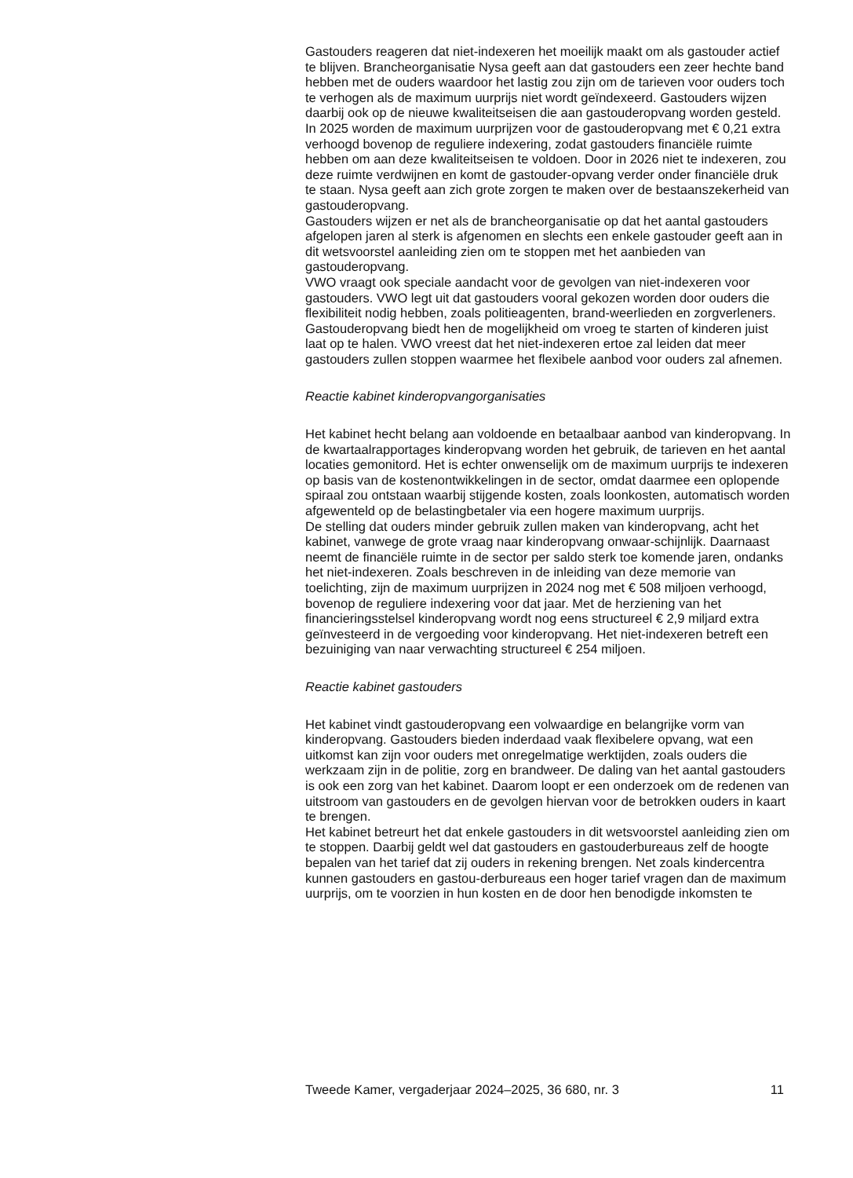Gastouders reageren dat niet-indexeren het moeilijk maakt om als gastouder actief te blijven. Brancheorganisatie Nysa geeft aan dat gastouders een zeer hechte band hebben met de ouders waardoor het lastig zou zijn om de tarieven voor ouders toch te verhogen als de maximum uurprijs niet wordt geïndexeerd. Gastouders wijzen daarbij ook op de nieuwe kwaliteitseisen die aan gastouderopvang worden gesteld. In 2025 worden de maximum uurprijzen voor de gastouderopvang met € 0,21 extra verhoogd bovenop de reguliere indexering, zodat gastouders financiële ruimte hebben om aan deze kwaliteitseisen te voldoen. Door in 2026 niet te indexeren, zou deze ruimte verdwijnen en komt de gastouder-opvang verder onder financiële druk te staan. Nysa geeft aan zich grote zorgen te maken over de bestaanszekerheid van gastouderopvang.
Gastouders wijzen er net als de brancheorganisatie op dat het aantal gastouders afgelopen jaren al sterk is afgenomen en slechts een enkele gastouder geeft aan in dit wetsvoorstel aanleiding zien om te stoppen met het aanbieden van gastouderopvang.
VWO vraagt ook speciale aandacht voor de gevolgen van niet-indexeren voor gastouders. VWO legt uit dat gastouders vooral gekozen worden door ouders die flexibiliteit nodig hebben, zoals politieagenten, brand-weerlieden en zorgverleners. Gastouderopvang biedt hen de mogelijkheid om vroeg te starten of kinderen juist laat op te halen. VWO vreest dat het niet-indexeren ertoe zal leiden dat meer gastouders zullen stoppen waarmee het flexibele aanbod voor ouders zal afnemen.
Reactie kabinet kinderopvangorganisaties
Het kabinet hecht belang aan voldoende en betaalbaar aanbod van kinderopvang. In de kwartaalrapportages kinderopvang worden het gebruik, de tarieven en het aantal locaties gemonitord. Het is echter onwenselijk om de maximum uurprijs te indexeren op basis van de kostenontwikkelingen in de sector, omdat daarmee een oplopende spiraal zou ontstaan waarbij stijgende kosten, zoals loonkosten, automatisch worden afgewenteld op de belastingbetaler via een hogere maximum uurprijs.
De stelling dat ouders minder gebruik zullen maken van kinderopvang, acht het kabinet, vanwege de grote vraag naar kinderopvang onwaar-schijnlijk. Daarnaast neemt de financiële ruimte in de sector per saldo sterk toe komende jaren, ondanks het niet-indexeren. Zoals beschreven in de inleiding van deze memorie van toelichting, zijn de maximum uurprijzen in 2024 nog met € 508 miljoen verhoogd, bovenop de reguliere indexering voor dat jaar. Met de herziening van het financieringsstelsel kinderopvang wordt nog eens structureel € 2,9 miljard extra geïnvesteerd in de vergoeding voor kinderopvang. Het niet-indexeren betreft een bezuiniging van naar verwachting structureel € 254 miljoen.
Reactie kabinet gastouders
Het kabinet vindt gastouderopvang een volwaardige en belangrijke vorm van kinderopvang. Gastouders bieden inderdaad vaak flexibelere opvang, wat een uitkomst kan zijn voor ouders met onregelmatige werktijden, zoals ouders die werkzaam zijn in de politie, zorg en brandweer. De daling van het aantal gastouders is ook een zorg van het kabinet. Daarom loopt er een onderzoek om de redenen van uitstroom van gastouders en de gevolgen hiervan voor de betrokken ouders in kaart te brengen.
Het kabinet betreurt het dat enkele gastouders in dit wetsvoorstel aanleiding zien om te stoppen. Daarbij geldt wel dat gastouders en gastouderbureaus zelf de hoogte bepalen van het tarief dat zij ouders in rekening brengen. Net zoals kindercentra kunnen gastouders en gastou-derbureaus een hoger tarief vragen dan de maximum uurprijs, om te voorzien in hun kosten en de door hen benodigde inkomsten te
Tweede Kamer, vergaderjaar 2024–2025, 36 680, nr. 3 11